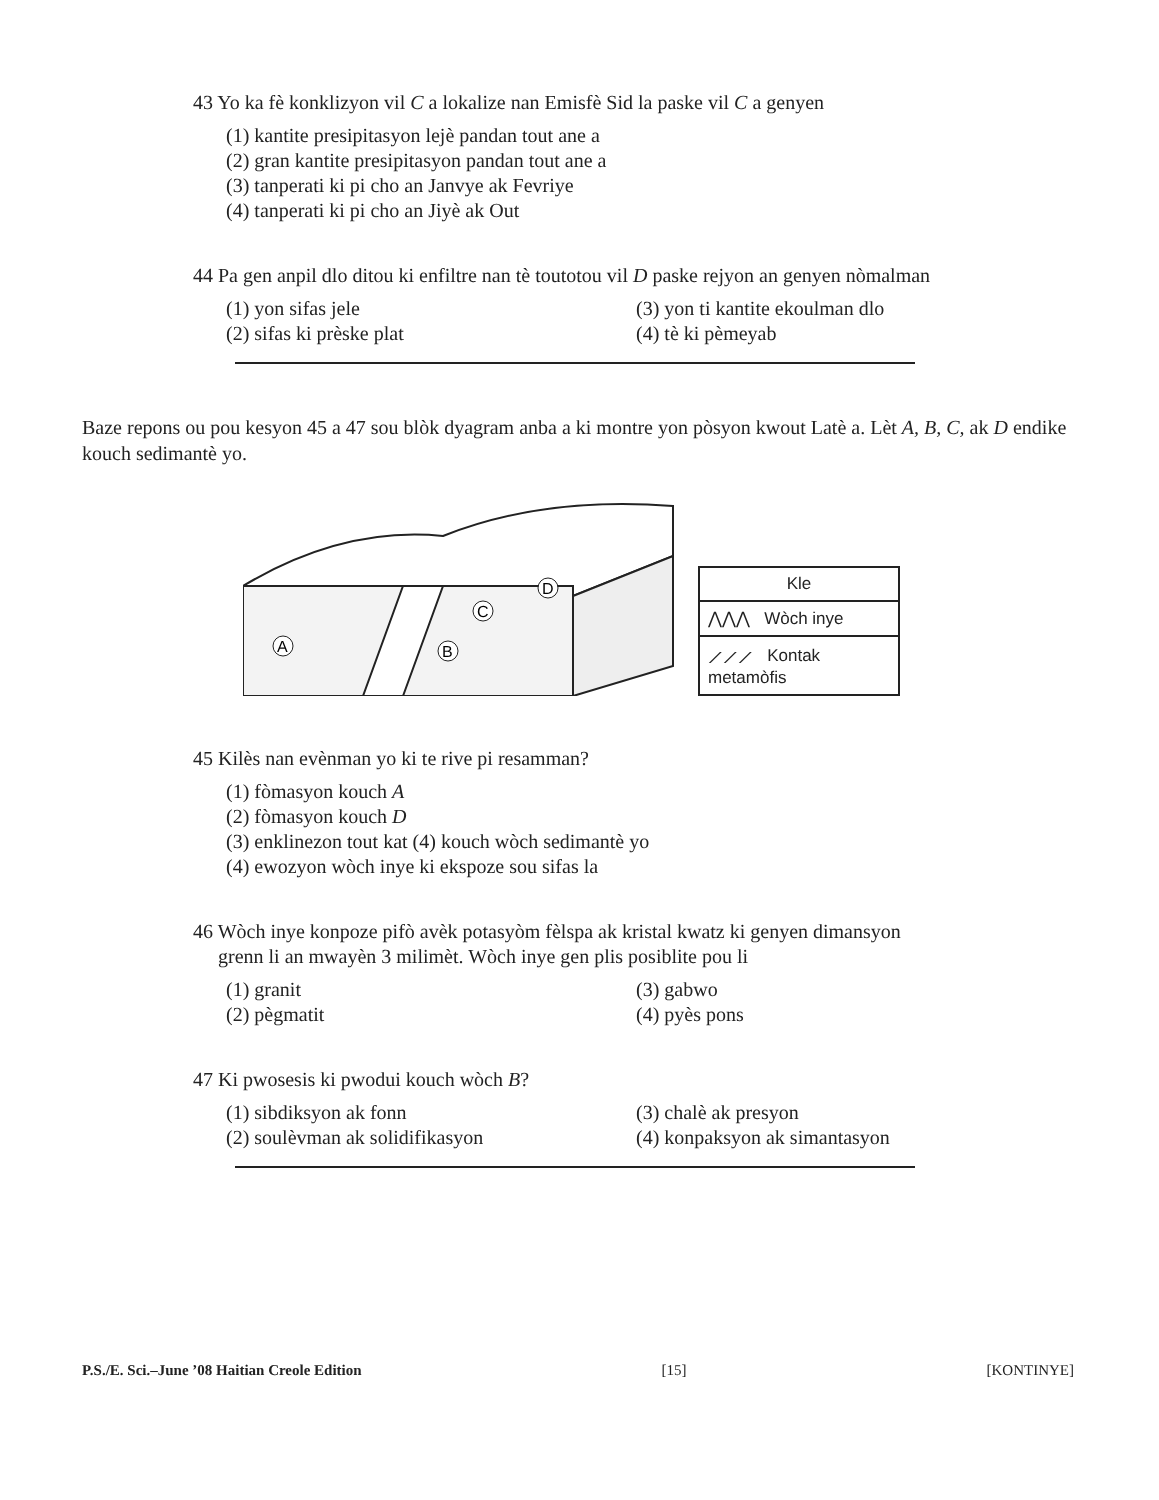43 Yo ka fè konklizyon vil C a lokalize nan Emisfè Sid la paske vil C a genyen
(1) kantite presipitasyon lejè pandan tout ane a
(2) gran kantite presipitasyon pandan tout ane a
(3) tanperati ki pi cho an Janvye ak Fevriye
(4) tanperati ki pi cho an Jiyè ak Out
44 Pa gen anpil dlo ditou ki enfiltre nan tè toutotou vil D paske rejyon an genyen nòmalman
(1) yon sifas jele (3) yon ti kantite ekoulman dlo (2) sifas ki prèske plat (4) tè ki pèmeyab
Baze repons ou pou kesyon 45 a 47 sou blòk dyagram anba a ki montre yon pòsyon kwout Latè a. Lèt A, B, C, ak D endike kouch sedimantè yo.
A
B
C
D
Kle
⋀⋀⋀ Wòch inye
⟋⟋⟋ Kontak metamòfis
45 Kilès nan evènman yo ki te rive pi resamman?
(1) fòmasyon kouch A
(2) fòmasyon kouch D
(3) enklinezon tout kat (4) kouch wòch sedimantè yo
(4) ewozyon wòch inye ki ekspoze sou sifas la
46 Wòch inye konpoze pifò avèk potasyòm fèlspa ak kristal kwatz ki genyen dimansyon
grenn li an mwayèn 3 milimèt. Wòch inye gen plis posiblite pou li
(1) granit (3) gabwo (2) pègmatit (4) pyès pons
47 Ki pwosesis ki pwodui kouch wòch B?
(1) sibdiksyon ak fonn (3) chalè ak presyon (2) soulèvman ak solidifikasyon (4) konpaksyon ak simantasyon
P.S./E. Sci.–June ’08 Haitian Creole Edition [15] [KONTINYE]